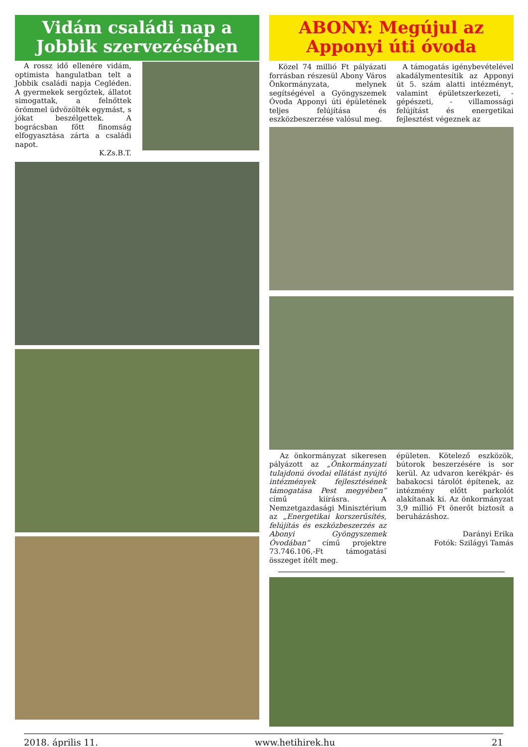Vidám családi nap a Jobbik szervezésében
A rossz idő ellenére vidám, optimista hangulatban telt a Jobbik családi napja Cegléden. A gyermekek sergőztek, állatot simogattak, a felnőttek örömmel üdvözölték egymást, s jókat beszélgettek. A bográcsban főtt finomság elfogyasztása zárta a családi napot.
K.Zs.B.T.
ABONY: Megújul az Apponyi úti óvoda
Közel 74 millió Ft pályázati forrásban részesül Abony Város Önkormányzata, melynek segítségével a Gyöngyszemek Óvoda Apponyi úti épületének teljes felújítása és eszközbeszerzése valósul meg.
A támogatás igénybevételével akadálymentesítik az Apponyi út 5. szám alatti intézményt, valamint épületszerkezeti, - gépészeti, - villamossági felújítást és energetikai fejlesztést végeznek az
Az önkormányzat sikeresen pályázott az „Önkormányzati tulajdonú óvodai ellátást nyújtó intézmények fejlesztésének támogatása Pest megyében” című kiírásra. A Nemzetgazdasági Minisztérium az „Energetikai korszerűsítés, felújítás és eszközbeszerzés az Abonyi Gyöngyszemek Óvodában” című projektre 73.746.106,-Ft támogatási összeget ítélt meg.
épületen. Kötelező eszközök, bútorok beszerzésére is sor kerül. Az udvaron kerékpár- és babakocsi tárolót építenek, az intézmény előtt parkolót alakítanak ki. Az önkormányzat 3,9 millió Ft önerőt biztosít a beruházáshoz.
Darányi Erika
Fotók: Szilágyi Tamás
2018. április 11. www.hetihirek.hu 21